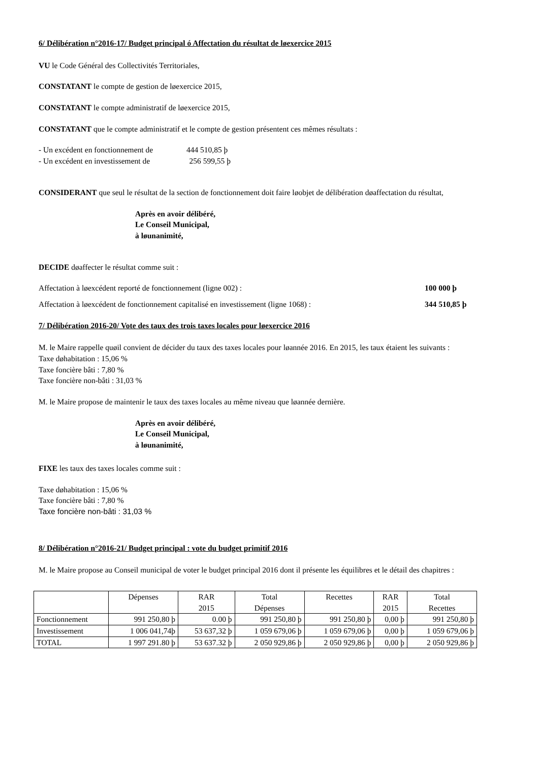6/ Délibération n°2016-17/ Budget principal ó Affectation du résultat de løexercice 2015
VU le Code Général des Collectivités Territoriales,
CONSTATANT le compte de gestion de løexercice 2015,
CONSTATANT le compte administratif de løexercice 2015,
CONSTATANT que le compte administratif et le compte de gestion présentent ces mêmes résultats :
- Un excédent en fonctionnement de 444 510,85 þ
- Un excédent en investissement de 256 599,55 þ
CONSIDERANT que seul le résultat de la section de fonctionnement doit faire løobjet de délibération døaffectation du résultat,
Après en avoir délibéré,
Le Conseil Municipal,
à løunanimité,
DECIDE døaffecter le résultat comme suit :
Affectation à løexcédent reporté de fonctionnement (ligne 002) : 100 000 þ
Affectation à løexcédent de fonctionnement capitalisé en investissement (ligne 1068) : 344 510,85 þ
7/ Délibération 2016-20/ Vote des taux des trois taxes locales pour løexercice 2016
M. le Maire rappelle quøil convient de décider du taux des taxes locales pour løannée 2016. En 2015, les taux étaient les suivants :
Taxe døhabitation : 15,06 %
Taxe foncière bâti : 7,80 %
Taxe foncière non-bâti : 31,03 %
M. le Maire propose de maintenir le taux des taxes locales au même niveau que løannée dernière.
Après en avoir délibéré,
Le Conseil Municipal,
à løunanimité,
FIXE les taux des taxes locales comme suit :
Taxe døhabitation : 15,06 %
Taxe foncière bâti : 7,80 %
Taxe foncière non-bâti : 31,03 %
8/ Délibération n°2016-21/ Budget principal : vote du budget primitif 2016
M. le Maire propose au Conseil municipal de voter le budget principal 2016 dont il présente les équilibres et le détail des chapitres :
| | Dépenses | RAR 2015 | Total Dépenses | Recettes | RAR 2015 | Total Recettes |
| Fonctionnement | 991 250,80 þ | 0.00 þ | 991 250,80 þ | 991 250,80 þ | 0,00 þ | 991 250,80 þ |
| Investissement | 1 006 041,74þ | 53 637,32 þ | 1 059 679,06 þ | 1 059 679,06 þ | 0,00 þ | 1 059 679,06 þ |
| TOTAL | 1 997 291.80 þ | 53 637.32 þ | 2 050 929,86 þ | 2 050 929,86 þ | 0,00 þ | 2 050 929,86 þ |